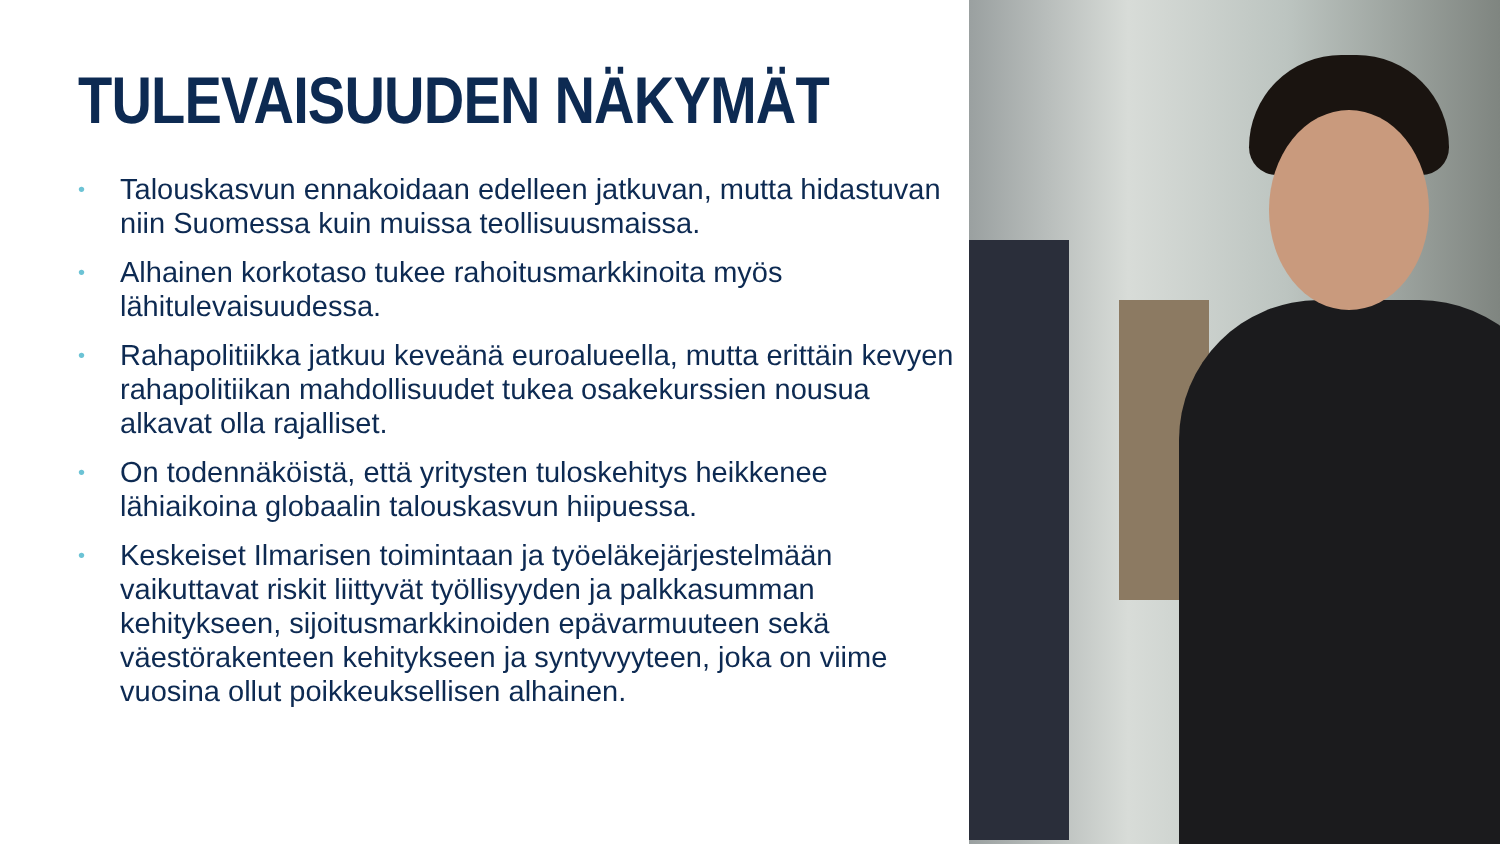TULEVAISUUDEN NÄKYMÄT
• Talouskasvun ennakoidaan edelleen jatkuvan, mutta hidastuvan niin Suomessa kuin muissa teollisuusmaissa.
• Alhainen korkotaso tukee rahoitusmarkkinoita myös lähitulevaisuudessa.
• Rahapolitiikka jatkuu keveänä euroalueella, mutta erittäin kevyen rahapolitiikan mahdollisuudet tukea osakekurssien nousua alkavat olla rajalliset.
• On todennäköistä, että yritysten tuloskehitys heikkenee lähiaikoina globaalin talouskasvun hiipuessa.
• Keskeiset Ilmarisen toimintaan ja työeläkejärjestelmään vaikuttavat riskit liittyvät työllisyyden ja palkkasumman kehitykseen, sijoitusmarkkinoiden epävarmuuteen sekä väestörakenteen kehitykseen ja syntyvyyteen, joka on viime vuosina ollut poikkeuksellisen alhainen.